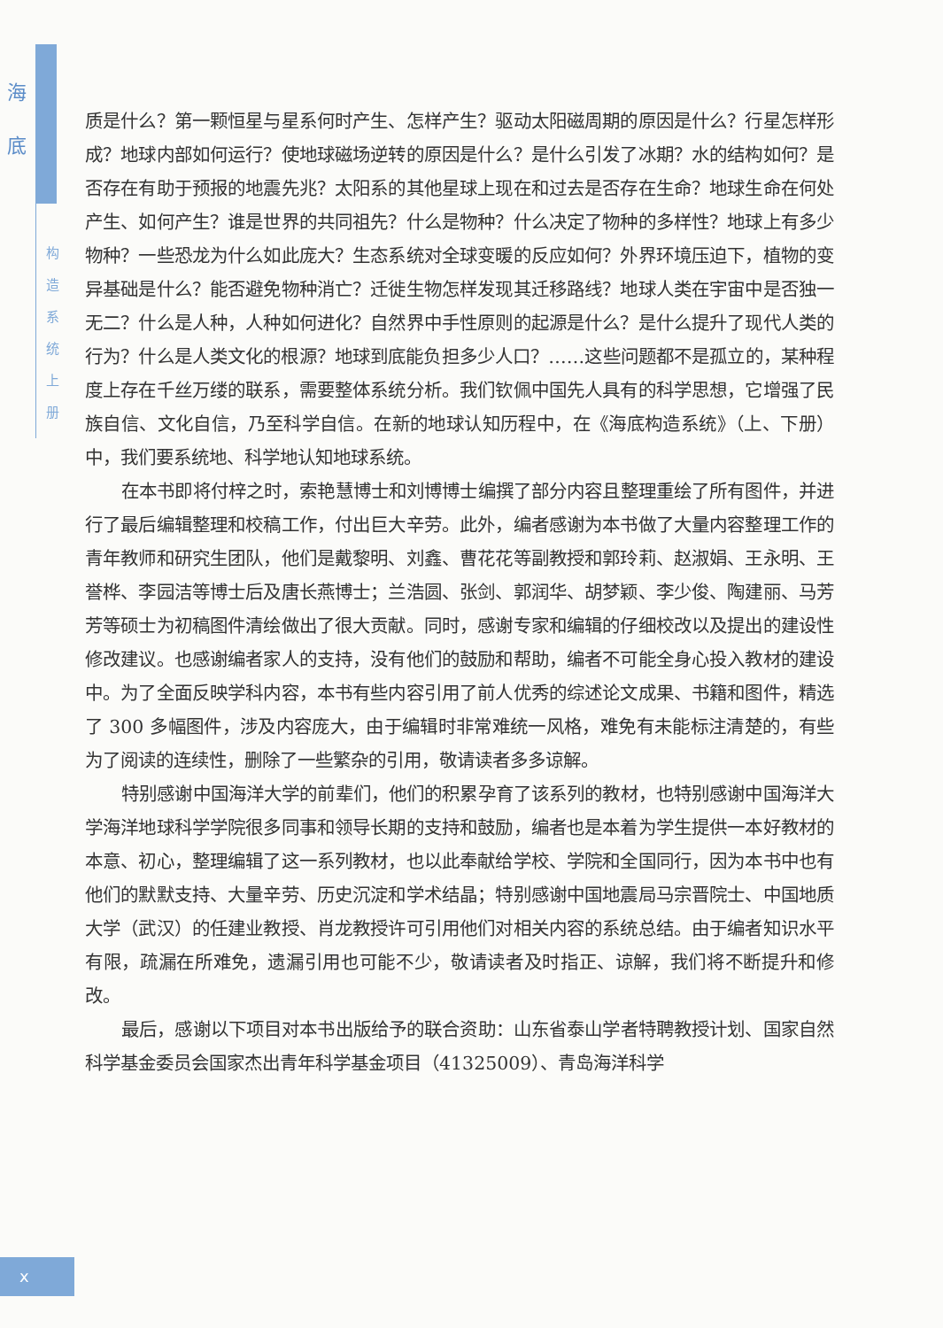海
底
构
造
系
统
上
册
质是什么？第一颗恒星与星系何时产生、怎样产生？驱动太阳磁周期的原因是什么？行星怎样形成？地球内部如何运行？使地球磁场逆转的原因是什么？是什么引发了冰期？水的结构如何？是否存在有助于预报的地震先兆？太阳系的其他星球上现在和过去是否存在生命？地球生命在何处产生、如何产生？谁是世界的共同祖先？什么是物种？什么决定了物种的多样性？地球上有多少物种？一些恐龙为什么如此庞大？生态系统对全球变暖的反应如何？外界环境压迫下，植物的变异基础是什么？能否避免物种消亡？迁徙生物怎样发现其迁移路线？地球人类在宇宙中是否独一无二？什么是人种，人种如何进化？自然界中手性原则的起源是什么？是什么提升了现代人类的行为？什么是人类文化的根源？地球到底能负担多少人口？……这些问题都不是孤立的，某种程度上存在千丝万缕的联系，需要整体系统分析。我们钦佩中国先人具有的科学思想，它增强了民族自信、文化自信，乃至科学自信。在新的地球认知历程中，在《海底构造系统》（上、下册）中，我们要系统地、科学地认知地球系统。
在本书即将付梓之时，索艳慧博士和刘博博士编撰了部分内容且整理重绘了所有图件，并进行了最后编辑整理和校稿工作，付出巨大辛劳。此外，编者感谢为本书做了大量内容整理工作的青年教师和研究生团队，他们是戴黎明、刘鑫、曹花花等副教授和郭玲莉、赵淑娟、王永明、王誉桦、李园洁等博士后及唐长燕博士；兰浩圆、张剑、郭润华、胡梦颖、李少俊、陶建丽、马芳芳等硕士为初稿图件清绘做出了很大贡献。同时，感谢专家和编辑的仔细校改以及提出的建设性修改建议。也感谢编者家人的支持，没有他们的鼓励和帮助，编者不可能全身心投入教材的建设中。为了全面反映学科内容，本书有些内容引用了前人优秀的综述论文成果、书籍和图件，精选了 300 多幅图件，涉及内容庞大，由于编辑时非常难统一风格，难免有未能标注清楚的，有些为了阅读的连续性，删除了一些繁杂的引用，敬请读者多多谅解。
特别感谢中国海洋大学的前辈们，他们的积累孕育了该系列的教材，也特别感谢中国海洋大学海洋地球科学学院很多同事和领导长期的支持和鼓励，编者也是本着为学生提供一本好教材的本意、初心，整理编辑了这一系列教材，也以此奉献给学校、学院和全国同行，因为本书中也有他们的默默支持、大量辛劳、历史沉淀和学术结晶；特别感谢中国地震局马宗晋院士、中国地质大学（武汉）的任建业教授、肖龙教授许可引用他们对相关内容的系统总结。由于编者知识水平有限，疏漏在所难免，遗漏引用也可能不少，敬请读者及时指正、谅解，我们将不断提升和修改。
最后，感谢以下项目对本书出版给予的联合资助：山东省泰山学者特聘教授计划、国家自然科学基金委员会国家杰出青年科学基金项目（41325009）、青岛海洋科学
x